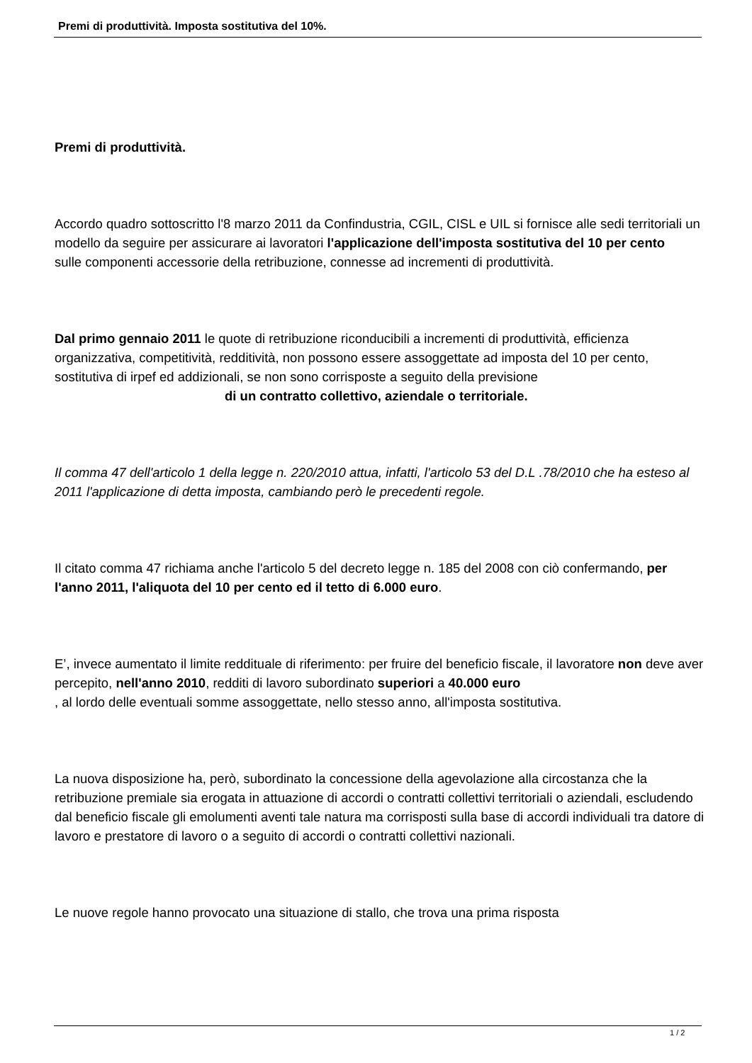Premi di produttività. Imposta sostitutiva del 10%.
Premi di produttività.
Accordo quadro sottoscritto l'8 marzo 2011 da Confindustria, CGIL, CISL e UIL si fornisce alle sedi territoriali un modello da seguire per assicurare ai lavoratori l'applicazione dell'imposta sostitutiva del 10 per cento
sulle componenti accessorie della retribuzione, connesse ad incrementi di produttività.
Dal primo gennaio 2011 le quote di retribuzione riconducibili a incrementi di produttività, efficienza organizzativa, competitività, redditività, non possono essere assoggettate ad imposta del 10 per cento, sostitutiva di irpef ed addizionali, se non sono corrisposte a seguito della previsione di un contratto collettivo, aziendale o territoriale.
Il comma 47 dell'articolo 1 della legge n. 220/2010 attua, infatti, l'articolo 53 del D.L .78/2010 che ha esteso al 2011 l'applicazione di detta imposta, cambiando però le precedenti regole.
Il citato comma 47 richiama anche l'articolo 5 del decreto legge n. 185 del 2008 con ciò confermando, per l'anno 2011, l'aliquota del 10 per cento ed il tetto di 6.000 euro.
E’, invece aumentato il limite reddituale di riferimento: per fruire del beneficio fiscale, il lavoratore non deve aver percepito, nell'anno 2010, redditi di lavoro subordinato superiori a 40.000 euro
, al lordo delle eventuali somme assoggettate, nello stesso anno, all'imposta sostitutiva.
La nuova disposizione ha, però, subordinato la concessione della agevolazione alla circostanza che la retribuzione premiale sia erogata in attuazione di accordi o contratti collettivi territoriali o aziendali, escludendo dal beneficio fiscale gli emolumenti aventi tale natura ma corrisposti sulla base di accordi individuali tra datore di lavoro e prestatore di lavoro o a seguito di accordi o contratti collettivi nazionali.
Le nuove regole hanno provocato una situazione di stallo, che trova una prima risposta
1 / 2